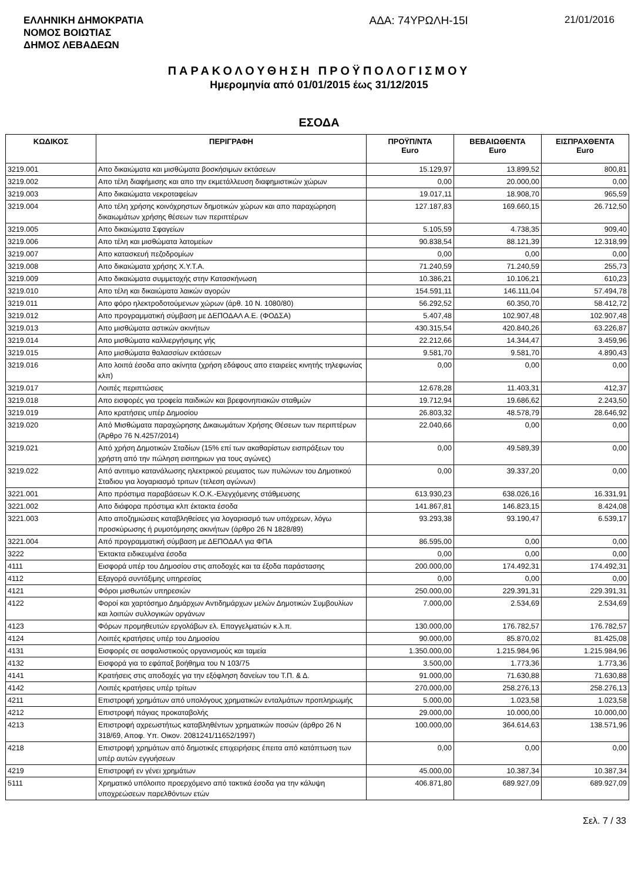ΕΛΛΗΝΙΚΗ ΔΗΜΟΚΡΑΤΙΑ
ΝΟΜΟΣ ΒΟΙΩΤΙΑΣ
ΔΗΜΟΣ ΛΕΒΑΔΕΩΝ
ΑΔΑ: 74ΥΡΩΛΗ-15Ι 21/01/2016
ΠΑΡΑΚΟΛΟΥΘΗΣΗ ΠΡΟΫΠΟΛΟΓΙΣΜΟΥ
Ημερομηνία από 01/01/2015 έως 31/12/2015
ΕΣΟΔΑ
| ΚΩΔΙΚΟΣ | ΠΕΡΙΓΡΑΦΗ | ΠΡΟΫΠ/ΝΤΑ Euro | ΒΕΒΑΙΩΘΕΝΤΑ Euro | ΕΙΣΠΡΑΧΘΕΝΤΑ Euro |
| --- | --- | --- | --- | --- |
| 3219.001 | Απο δικαιώματα και μισθώματα βοσκήσιμων εκτάσεων | 15.129,97 | 13.899,52 | 800,81 |
| 3219.002 | Απο τέλη διαφήμισης και απο την εκμετάλλευση διαφημιστικών χώρων | 0,00 | 20.000,00 | 0,00 |
| 3219.003 | Απο δικαιώματα νεκροταφείων | 19.017,11 | 18.908,70 | 965,59 |
| 3219.004 | Απο τέλη χρήσης κοινόχρηστων δημοτικών χώρων και απο παραχώρηση δικαιωμάτων χρήσης θέσεων των περιπτέρων | 127.187,83 | 169.660,15 | 26.712,50 |
| 3219.005 | Απο δικαιώματα Σφαγείων | 5.105,59 | 4.738,35 | 909,40 |
| 3219.006 | Απο τέλη και μισθώματα λατομείων | 90.838,54 | 88.121,39 | 12.318,99 |
| 3219.007 | Απο κατασκευή πεζοδρομίων | 0,00 | 0,00 | 0,00 |
| 3219.008 | Απο δικαιώματα χρήσης Χ.Υ.Τ.Α. | 71.240,59 | 71.240,59 | 255,73 |
| 3219.009 | Απο δικαιώματα συμμετοχής στην Κατασκήνωση | 10.386,21 | 10.106,21 | 610,23 |
| 3219.010 | Απο τέλη και δικαιώματα λαικών αγορών | 154.591,11 | 146.111,04 | 57.494,78 |
| 3219.011 | Απο φόρο ηλεκτροδοτούμενων χώρων (άρθ. 10 Ν. 1080/80) | 56.292,52 | 60.350,70 | 58.412,72 |
| 3219.012 | Απο προγραμματική σύμβαση με ΔΕΠΟΔΑΛ Α.Ε. (ΦΟΔΣΑ) | 5.407,48 | 102.907,48 | 102.907,48 |
| 3219.013 | Απο μισθώματα αστικών ακινήτων | 430.315,54 | 420.840,26 | 63.226,87 |
| 3219.014 | Απο μισθώματα καλλιεργήσιμης γής | 22.212,66 | 14.344,47 | 3.459,96 |
| 3219.015 | Απο μισθώματα θαλασσίων εκτάσεων | 9.581,70 | 9.581,70 | 4.890,43 |
| 3219.016 | Απο λοιπά έσοδα απο ακίνητα (χρήση εδάφους απο εταιρείες κινητής τηλεφωνίας κλπ) | 0,00 | 0,00 | 0,00 |
| 3219.017 | Λοιπές περιπτώσεις | 12.678,28 | 11.403,31 | 412,37 |
| 3219.018 | Απο εισφορές για τροφεία παιδικών και βρεφονηπιακών σταθμών | 19.712,94 | 19.686,62 | 2.243,50 |
| 3219.019 | Απο κρατήσεις υπέρ Δημοσίου | 26.803,32 | 48.578,79 | 28.646,92 |
| 3219.020 | Από Μισθώματα παραχώρησης Δικαιωμάτων Χρήσης Θέσεων των περιπτέρων (Άρθρο 76 Ν.4257/2014) | 22.040,66 | 0,00 | 0,00 |
| 3219.021 | Από χρήση Δημοτικών Σταδίων (15% επί των ακαθαρίστων εισπράξεων του χρήστη από την πώληση εισιτηριων για τους αγώνες) | 0,00 | 49.589,39 | 0,00 |
| 3219.022 | Από αντιτιμο κατανάλωσης ηλεκτρικού ρευματος των πυλώνων του Δημοτικού Σταδιου για λογαριασμό τριτων (τελεση αγώνων) | 0,00 | 39.337,20 | 0,00 |
| 3221.001 | Απο πρόστιμα παραβάσεων Κ.Ο.Κ.-Ελεγχόμενης στάθμευσης | 613.930,23 | 638.026,16 | 16.331,91 |
| 3221.002 | Απο διάφορα πρόστιμα κλπ έκτακτα έσοδα | 141.867,81 | 146.823,15 | 8.424,08 |
| 3221.003 | Απο αποζημιώσεις καταβληθείσες για λογαριασμό των υπόχρεων, λόγω προσκύρωσης ή ρυμοτόμησης ακινήτων (άρθρο 26 Ν 1828/89) | 93.293,38 | 93.190,47 | 6.539,17 |
| 3221.004 | Από προγραμματική σύμβαση με ΔΕΠΟΔΑΛ για ΦΠΑ | 86.595,00 | 0,00 | 0,00 |
| 3222 | Έκτακτα ειδικευμένα έσοδα | 0,00 | 0,00 | 0,00 |
| 4111 | Εισφορά υπέρ του Δημοσίου στις αποδοχές και τα έξοδα παράστασης | 200.000,00 | 174.492,31 | 174.492,31 |
| 4112 | Εξαγορά συντάξιμης υπηρεσίας | 0,00 | 0,00 | 0,00 |
| 4121 | Φόροι μισθωτών υπηρεσιών | 250.000,00 | 229.391,31 | 229.391,31 |
| 4122 | Φοροί και χαρτόσημο Δημάρχων Αντιδημάρχων μελών Δημοτικών Συμβουλίων και λοιπών συλλογικών οργάνων | 7.000,00 | 2.534,69 | 2.534,69 |
| 4123 | Φόρων προμηθευτών εργολάβων ελ. Επαγγελματιών κ.λ.π. | 130.000,00 | 176.782,57 | 176.782,57 |
| 4124 | Λοιπές κρατήσεις υπέρ του Δημοσίου | 90.000,00 | 85.870,02 | 81.425,08 |
| 4131 | Εισφορές σε ασφαλιστικούς οργανισμούς και ταμεία | 1.350.000,00 | 1.215.984,96 | 1.215.984,96 |
| 4132 | Εισφορά για το εφάπαξ βοήθημα του Ν 103/75 | 3.500,00 | 1.773,36 | 1.773,36 |
| 4141 | Κρατήσεις στις αποδοχές για την εξόφληση δανείων του Τ.Π. & Δ. | 91.000,00 | 71.630,88 | 71.630,88 |
| 4142 | Λοιπές κρατήσεις υπέρ τρίτων | 270.000,00 | 258.276,13 | 258.276,13 |
| 4211 | Επιστροφή χρημάτων από υπολόγους χρηματικών ενταλμάτων προπληρωμής | 5.000,00 | 1.023,58 | 1.023,58 |
| 4212 | Επιστροφή πάγιας προκαταβολής | 29.000,00 | 10.000,00 | 10.000,00 |
| 4213 | Επιστροφή αχρεωστήτως καταβληθέντων χρηματικών ποσών (άρθρο 26 Ν 318/69, Αποφ. Υπ. Οικον. 2081241/11652/1997) | 100.000,00 | 364.614,63 | 138.571,96 |
| 4218 | Επιστροφή χρημάτων από δημοτικές επιχειρήσεις έπειτα από κατάπτωση των υπέρ αυτών εγγυήσεων | 0,00 | 0,00 | 0,00 |
| 4219 | Επιστροφή εν γένει χρημάτων | 45.000,00 | 10.387,34 | 10.387,34 |
| 5111 | Χρηματικό υπόλοιπο προερχόμενο από τακτικά έσοδα για την κάλυψη υποχρεώσεων παρελθόντων ετών | 406.871,80 | 689.927,09 | 689.927,09 |
Σελ. 7 / 33